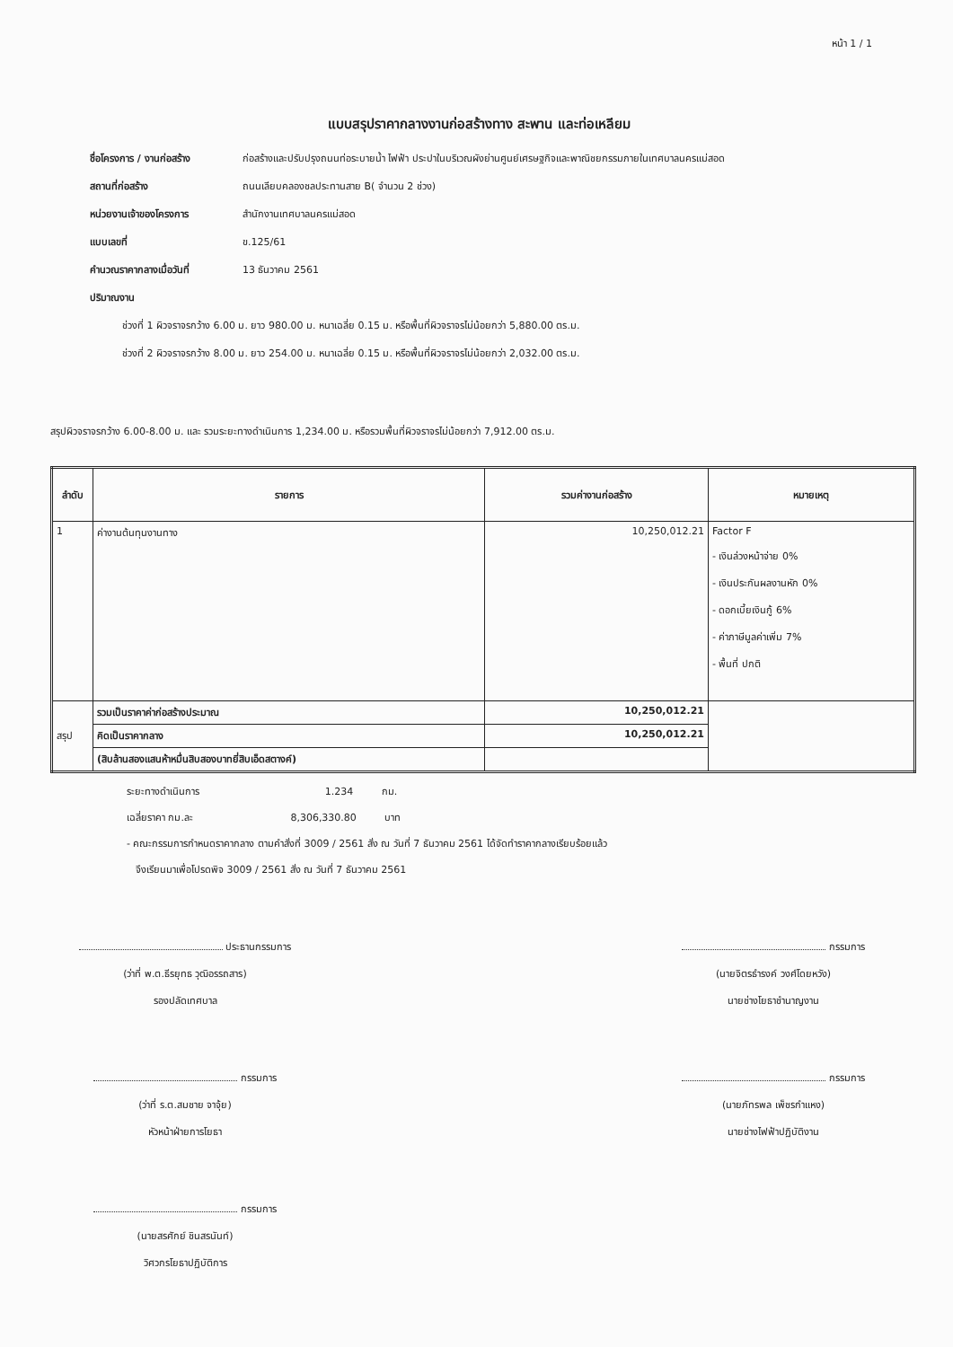หน้า 1 / 1
แบบสรุปราคากลางงานก่อสร้างทาง สะพาน และท่อเหลียม
ชื่อโครงการ / งานก่อสร้าง ก่อสร้างและปรับปรุงถนนท่อระบายน้ำ ไฟฟ้า ประปาในบริเวณผังย่านศูนย์เศรษฐกิจและพาณิชยกรรมภายในเทศบาลนครแม่สอด
สถานที่ก่อสร้าง ถนนเลียบคลองชลประทานสาย B( จำนวน 2 ช่วง)
หน่วยงานเจ้าของโครงการ สำนักงานเทศบาลนครแม่สอด
แบบเลขที่ ข.125/61
คำนวณราคากลางเมื่อวันที่ 13 ธันวาคม 2561
ปริมาณงาน
ช่วงที่ 1 ผิวจราจรกว้าง 6.00 ม. ยาว 980.00 ม. หนาเฉลี่ย 0.15 ม. หรือพื้นที่ผิวจราจรไม่น้อยกว่า 5,880.00 ตร.ม.
ช่วงที่ 2 ผิวจราจรกว้าง 8.00 ม. ยาว 254.00 ม. หนาเฉลี่ย 0.15 ม. หรือพื้นที่ผิวจราจรไม่น้อยกว่า 2,032.00 ตร.ม.
สรุปผิวจราจรกว้าง 6.00-8.00 ม. และ รวมระยะทางดำเนินการ 1,234.00 ม. หรือรวมพื้นที่ผิวจราจรไม่น้อยกว่า 7,912.00 ตร.ม.
| ลำดับ | รายการ | รวมค่างานก่อสร้าง | หมายเหตุ |
| --- | --- | --- | --- |
| 1 | ค่างานต้นทุนงานทาง | 10,250,012.21 | Factor F - เงินล่วงหน้าจ่าย 0% - เงินประกันผลงานหัก 0% - ดอกเบี้ยเงินกู้ 6% - ค่าภาษีมูลค่าเพิ่ม 7% - พื้นที่ ปกติ |
| สรุป | รวมเป็นราคาค่าก่อสร้างประมาณ | 10,250,012.21 | |
| | คิดเป็นราคากลาง | 10,250,012.21 | |
| | (สิบล้านสองแสนห้าหมื่นสิบสองบาทยี่สิบเอ็ดสตางค์) | | |
ระยะทางดำเนินการ 1.234 กม.
เฉลี่ยราคา กม.ละ 8,306,330.80 บาท
- คณะกรรมการกำหนดราคากลาง ตามคำสั่งที่ 3009 / 2561 สั่ง ณ วันที่ 7 ธันวาคม 2561 ได้จัดทำราคากลางเรียบร้อยแล้ว
จึงเรียนมาเพื่อโปรดพิจ 3009 / 2561 สั่ง ณ วันที่ 7 ธันวาคม 2561
ประธานกรรมการ
(ว่าที่ พ.ต.ธีรยุทธ วุฒิอรรถสาร)
รองปลัดเทศบาล
กรรมการ
(นายจิตรธำรงค์ วงศ์โดยหวัง)
นายช่างโยธาชำนาญงาน
กรรมการ
(ว่าที่ ร.ต.สมชาย จาจุ้ย)
หัวหน้าฝ่ายการโยธา
กรรมการ
(นายภัทรพล เพ็ชรกำแหง)
นายช่างไฟฟ้าปฏิบัติงาน
กรรมการ
(นายสรศักย์ ชินสรนันท์)
วิศวกรโยธาปฏิบัติการ